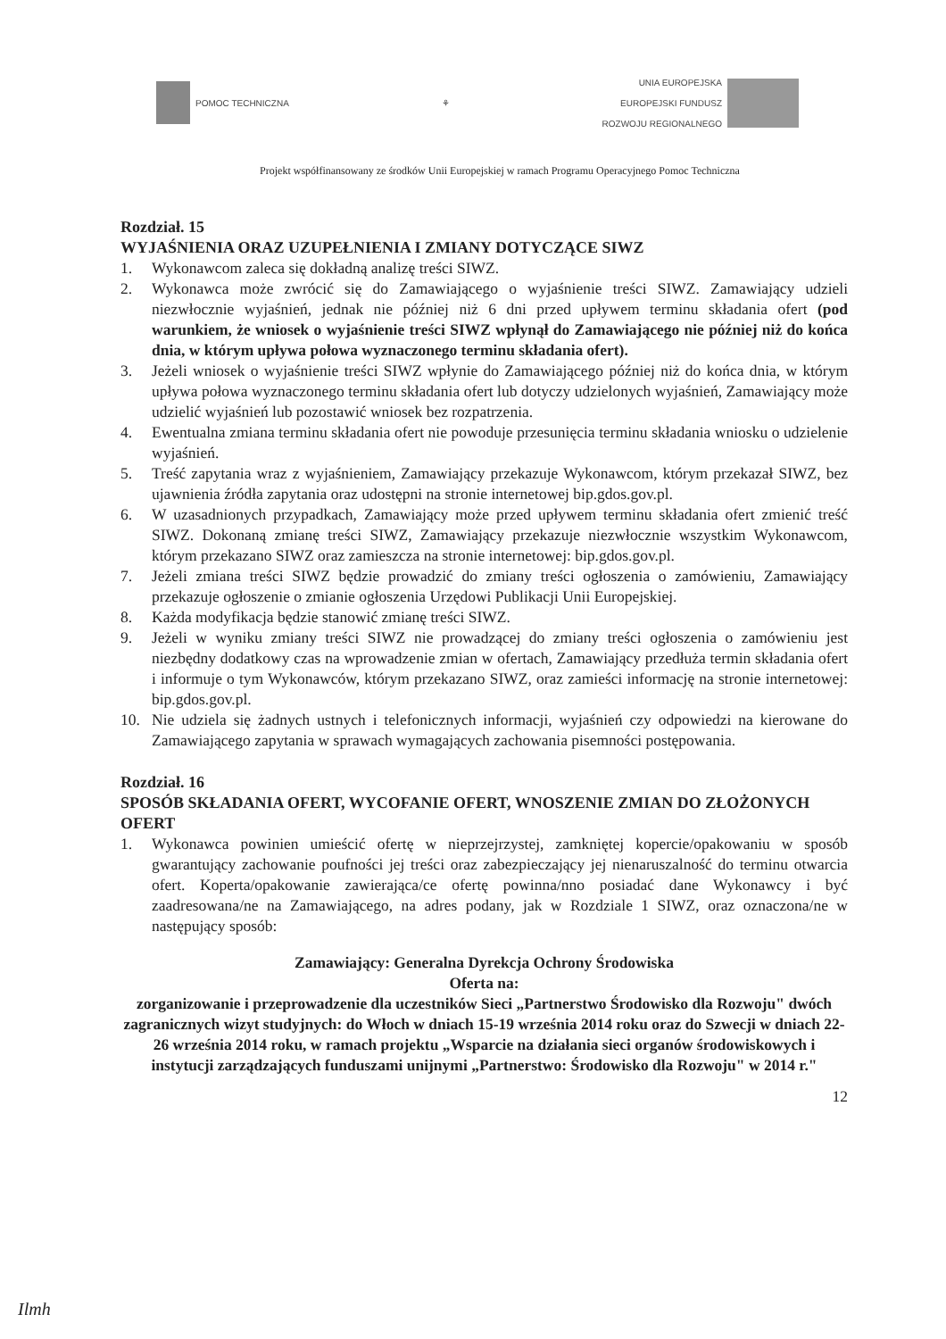POMOC TECHNICZNA ⚘
UNIA EUROPEJSKA
EUROPEJSKI FUNDUSZ
ROZWOJU REGIONALNEGO
Projekt współfinansowany ze środków Unii Europejskiej w ramach Programu Operacyjnego Pomoc Techniczna
Rozdział. 15
WYJAŚNIENIA ORAZ UZUPEŁNIENIA I ZMIANY DOTYCZĄCE SIWZ
1. Wykonawcom zaleca się dokładną analizę treści SIWZ.
2. Wykonawca może zwrócić się do Zamawiającego o wyjaśnienie treści SIWZ. Zamawiający udzieli niezwłocznie wyjaśnień, jednak nie później niż 6 dni przed upływem terminu składania ofert (pod warunkiem, że wniosek o wyjaśnienie treści SIWZ wpłynął do Zamawiającego nie później niż do końca dnia, w którym upływa połowa wyznaczonego terminu składania ofert).
3. Jeżeli wniosek o wyjaśnienie treści SIWZ wpłynie do Zamawiającego później niż do końca dnia, w którym upływa połowa wyznaczonego terminu składania ofert lub dotyczy udzielonych wyjaśnień, Zamawiający może udzielić wyjaśnień lub pozostawić wniosek bez rozpatrzenia.
4. Ewentualna zmiana terminu składania ofert nie powoduje przesunięcia terminu składania wniosku o udzielenie wyjaśnień.
5. Treść zapytania wraz z wyjaśnieniem, Zamawiający przekazuje Wykonawcom, którym przekazał SIWZ, bez ujawnienia źródła zapytania oraz udostępni na stronie internetowej bip.gdos.gov.pl.
6. W uzasadnionych przypadkach, Zamawiający może przed upływem terminu składania ofert zmienić treść SIWZ. Dokonaną zmianę treści SIWZ, Zamawiający przekazuje niezwłocznie wszystkim Wykonawcom, którym przekazano SIWZ oraz zamieszcza na stronie internetowej: bip.gdos.gov.pl.
7. Jeżeli zmiana treści SIWZ będzie prowadzić do zmiany treści ogłoszenia o zamówieniu, Zamawiający przekazuje ogłoszenie o zmianie ogłoszenia Urzędowi Publikacji Unii Europejskiej.
8. Każda modyfikacja będzie stanowić zmianę treści SIWZ.
9. Jeżeli w wyniku zmiany treści SIWZ nie prowadzącej do zmiany treści ogłoszenia o zamówieniu jest niezbędny dodatkowy czas na wprowadzenie zmian w ofertach, Zamawiający przedłuża termin składania ofert i informuje o tym Wykonawców, którym przekazano SIWZ, oraz zamieści informację na stronie internetowej: bip.gdos.gov.pl.
10. Nie udziela się żadnych ustnych i telefonicznych informacji, wyjaśnień czy odpowiedzi na kierowane do Zamawiającego zapytania w sprawach wymagających zachowania pisemności postępowania.
Rozdział. 16
SPOSÓB SKŁADANIA OFERT, WYCOFANIE OFERT, WNOSZENIE ZMIAN DO ZŁOŻONYCH OFERT
1. Wykonawca powinien umieścić ofertę w nieprzejrzystej, zamkniętej kopercie/opakowaniu w sposób gwarantujący zachowanie poufności jej treści oraz zabezpieczający jej nienaruszalność do terminu otwarcia ofert. Koperta/opakowanie zawierająca/ce ofertę powinna/nno posiadać dane Wykonawcy i być zaadresowana/ne na Zamawiającego, na adres podany, jak w Rozdziale 1 SIWZ, oraz oznaczona/ne w następujący sposób:
Zamawiający: Generalna Dyrekcja Ochrony Środowiska
Oferta na:
zorganizowanie i przeprowadzenie dla uczestników Sieci „Partnerstwo Środowisko dla Rozwoju" dwóch zagranicznych wizyt studyjnych: do Włoch w dniach 15-19 września 2014 roku oraz do Szwecji w dniach 22-26 września 2014 roku, w ramach projektu „Wsparcie na działania sieci organów środowiskowych i instytucji zarządzających funduszami unijnymi „Partnerstwo: Środowisko dla Rozwoju" w 2014 r."
12
Ilmh